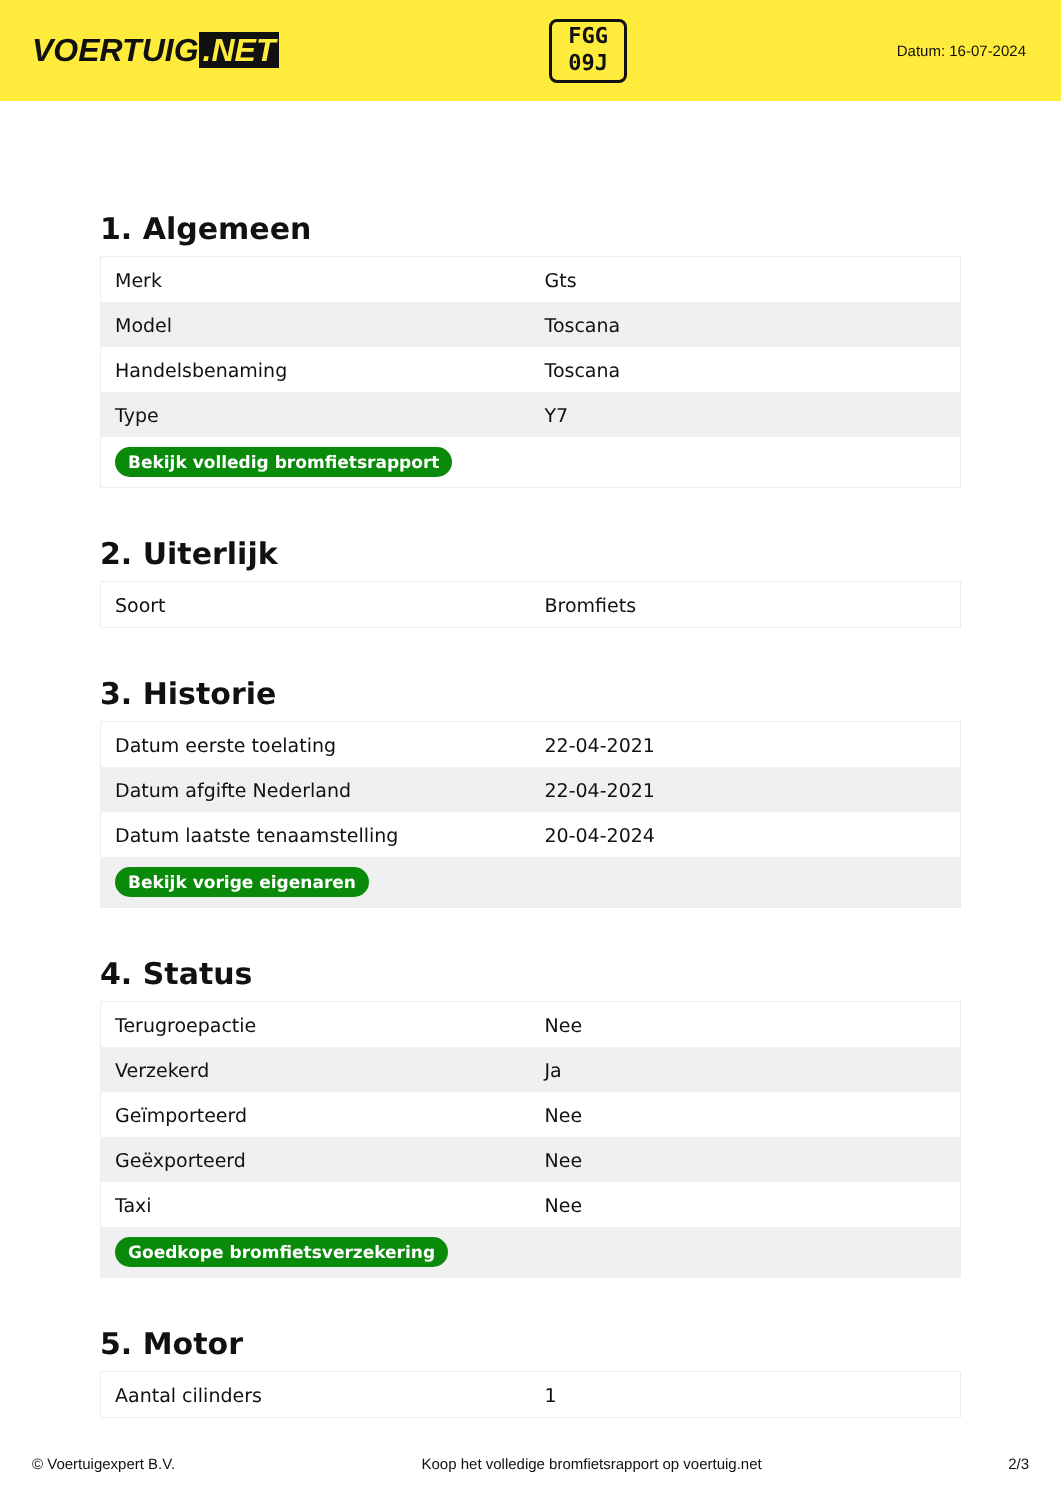VOERTUIG.NET
FGG
09J
Datum: 16-07-2024
1. Algemeen
| Merk | Gts |
| Model | Toscana |
| Handelsbenaming | Toscana |
| Type | Y7 |
| Bekijk volledig bromfietsrapport | |
2. Uiterlijk
| Soort | Bromfiets |
3. Historie
| Datum eerste toelating | 22-04-2021 |
| Datum afgifte Nederland | 22-04-2021 |
| Datum laatste tenaamstelling | 20-04-2024 |
| Bekijk vorige eigenaren | |
4. Status
| Terugroepactie | Nee |
| Verzekerd | Ja |
| Geïmporteerd | Nee |
| Geëxporteerd | Nee |
| Taxi | Nee |
| Goedkope bromfietsverzekering | |
5. Motor
| Aantal cilinders | 1 |
© Voertuigexpert B.V. Koop het volledige bromfietsrapport op voertuig.net 2/3